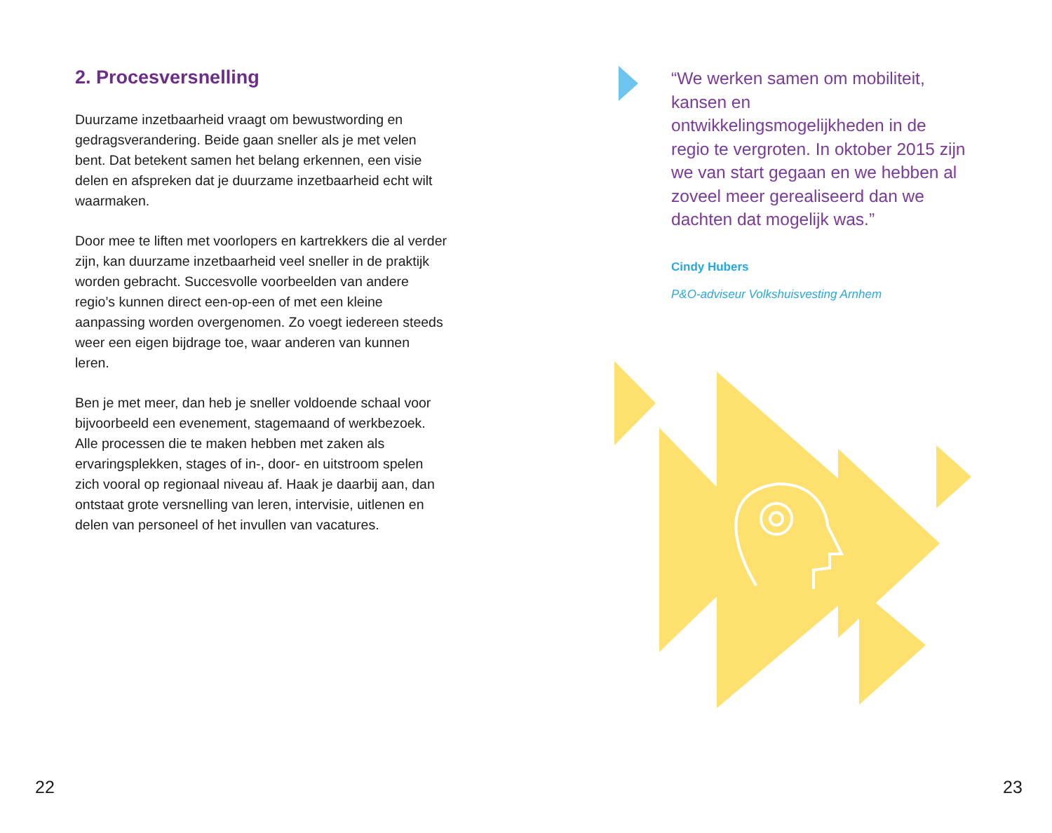2. Procesversnelling
Duurzame inzetbaarheid vraagt om bewustwording en gedragsverandering. Beide gaan sneller als je met velen bent. Dat betekent samen het belang erkennen, een visie delen en afspreken dat je duurzame inzetbaarheid echt wilt waarmaken.
Door mee te liften met voorlopers en kartrekkers die al verder zijn, kan duurzame inzetbaarheid veel sneller in de praktijk worden gebracht. Succesvolle voorbeelden van andere regio’s kunnen direct een-op-een of met een kleine aanpassing worden overgenomen. Zo voegt iedereen steeds weer een eigen bijdrage toe, waar anderen van kunnen leren.
Ben je met meer, dan heb je sneller voldoende schaal voor bijvoorbeeld een evenement, stagemaand of werkbezoek. Alle processen die te maken hebben met zaken als ervaringsplekken, stages of in-, door- en uitstroom spelen zich vooral op regionaal niveau af. Haak je daarbij aan, dan ontstaat grote versnelling van leren, intervisie, uitlenen en delen van personeel of het invullen van vacatures.
“We werken samen om mobiliteit, kansen en ontwikkelingsmogelijkheden in de regio te vergroten. In oktober 2015 zijn we van start gegaan en we hebben al zoveel meer gerealiseerd dan we dachten dat mogelijk was.”
Cindy Hubers
P&O-adviseur Volkshuisvesting Arnhem
22 23